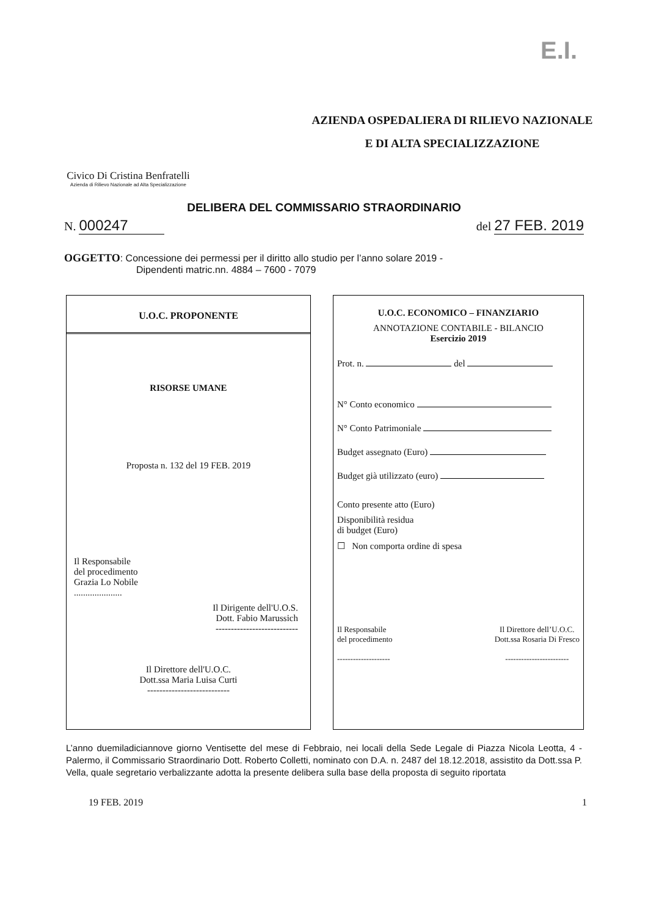E.I.
Civico Di Cristina Benfratelli
Azienda di Rilievo Nazionale ad Alta Specializzazione
AZIENDA OSPEDALIERA DI RILIEVO NAZIONALE
E DI ALTA SPECIALIZZAZIONE
DELIBERA DEL COMMISSARIO STRAORDINARIO
N. 000247
del 27 FEB. 2019
OGGETTO: Concessione dei permessi per il diritto allo studio per l’anno solare 2019 -
Dipendenti matric.nn. 4884 – 7600 - 7079
U.O.C. PROPONENTE
RISORSE UMANE
Proposta n. 132 del 19 FEB. 2019
Il Responsabile
del procedimento
Grazia Lo Nobile
.....................
Il Dirigente dell'U.O.S.
Dott. Fabio Marussich
---------------------------
Il Direttore dell'U.O.C.
Dott.ssa Maria Luisa Curti
---------------------------
U.O.C. ECONOMICO – FINANZIARIO
ANNOTAZIONE CONTABILE - BILANCIO
Esercizio 2019
Prot. n. del
N° Conto economico
N° Conto Patrimoniale
Budget assegnato (Euro)
Budget già utilizzato (euro)
Conto presente atto (Euro)
Disponibilità residua
di budget (Euro)
☐ Non comporta ordine di spesa
Il Responsabile
del procedimento
--------------------
Il Direttore dell’U.O.C.
Dott.ssa Rosaria Di Fresco
------------------------
L’anno duemiladiciannove giorno Ventisette del mese di Febbraio, nei locali della Sede Legale di Piazza Nicola Leotta, 4 - Palermo, il Commissario Straordinario Dott. Roberto Colletti, nominato con D.A. n. 2487 del 18.12.2018, assistito da Dott.ssa P. Vella, quale segretario verbalizzante adotta la presente delibera sulla base della proposta di seguito riportata
19 FEB. 2019 1